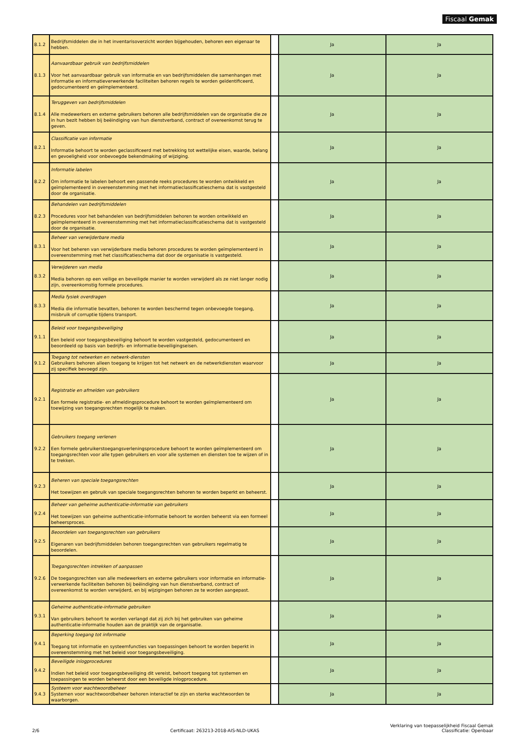Fiscaal Gemak
| 8.1.2 | Bedrijfsmiddelen die in het inventarisoverzicht worden bijgehouden, behoren een eigenaar te hebben. | | Ja | Ja |
| 8.1.3 | Aanvaardbaar gebruik van bedrijfsmiddelen Voor het aanvaardbaar gebruik van informatie en van bedrijfsmiddelen die samenhangen met informatie en informatieverwerkende faciliteiten behoren regels te worden geïdentificeerd, gedocumenteerd en geïmplementeerd. | | Ja | Ja |
| 8.1.4 | Teruggeven van bedrijfsmiddelen Alle medewerkers en externe gebruikers behoren alle bedrijfsmiddelen van de organisatie die ze in hun bezit hebben bij beëindiging van hun dienstverband, contract of overeenkomst terug te geven. | | Ja | Ja |
| 8.2.1 | Classificatie van informatie Informatie behoort te worden geclassificeerd met betrekking tot wettelijke eisen, waarde, belang en gevoeligheid voor onbevoegde bekendmaking of wijziging. | | Ja | Ja |
| 8.2.2 | Informatie labelen Om informatie te labelen behoort een passende reeks procedures te worden ontwikkeld en geïmplementeerd in overeenstemming met het informatieclassificatieschema dat is vastgesteld door de organisatie. | | Ja | Ja |
| 8.2.3 | Behandelen van bedrijfsmiddelen Procedures voor het behandelen van bedrijfsmiddelen behoren te worden ontwikkeld en geïmplementeerd in overeenstemming met het informatieclassificatieschema dat is vastgesteld door de organisatie. | | Ja | Ja |
| 8.3.1 | Beheer van verwijderbare media Voor het beheren van verwijderbare media behoren procedures te worden geïmplementeerd in overeenstemming met het classificatieschema dat door de organisatie is vastgesteld. | | Ja | Ja |
| 8.3.2 | Verwijderen van media Media behoren op een veilige en beveiligde manier te worden verwijderd als ze niet langer nodig zijn, overeenkomstig formele procedures. | | Ja | Ja |
| 8.3.3 | Media fysiek overdragen Media die informatie bevatten, behoren te worden beschermd tegen onbevoegde toegang, misbruik of corruptie tijdens transport. | | Ja | Ja |
| 9.1.1 | Beleid voor toegangsbeveiliging Een beleid voor toegangsbeveiliging behoort te worden vastgesteld, gedocumenteerd en beoordeeld op basis van bedrijfs- en informatie-beveiligingseisen. | | Ja | Ja |
| 9.1.2 | Toegang tot netwerken en netwerk-diensten Gebruikers behoren alleen toegang te krijgen tot het netwerk en de netwerkdiensten waarvoor zij specifiek bevoegd zijn. | | Ja | Ja |
| 9.2.1 | Registratie en afmelden van gebruikers Een formele registratie- en afmeldingsprocedure behoort te worden geïmplementeerd om toewijzing van toegangsrechten mogelijk te maken. | | Ja | Ja |
| 9.2.2 | Gebruikers toegang verlenen Een formele gebruikerstoegangsverleningsprocedure behoort te worden geïmplementeerd om toegangsrechten voor alle typen gebruikers en voor alle systemen en diensten toe te wijzen of in te trekken. | | Ja | Ja |
| 9.2.3 | Beheren van speciale toegangsrechten Het toewijzen en gebruik van speciale toegangsrechten behoren te worden beperkt en beheerst. | | Ja | Ja |
| 9.2.4 | Beheer van geheime authenticatie-informatie van gebruikers Het toewijzen van geheime authenticatie-informatie behoort te worden beheerst via een formeel beheersproces. | | Ja | Ja |
| 9.2.5 | Beoordelen van toegangsrechten van gebruikers Eigenaren van bedrijfsmiddelen behoren toegangsrechten van gebruikers regelmatig te beoordelen. | | Ja | Ja |
| 9.2.6 | Toegangsrechten intrekken of aanpassen De toegangsrechten van alle medewerkers en externe gebruikers voor informatie en informatie-verwerkende faciliteiten behoren bij beëindiging van hun dienstverband, contract of overeenkomst te worden verwijderd, en bij wijzigingen behoren ze te worden aangepast. | | Ja | Ja |
| 9.3.1 | Geheime authenticatie-informatie gebruiken Van gebruikers behoort te worden verlangd dat zij zich bij het gebruiken van geheime authenticatie-informatie houden aan de praktijk van de organisatie. | | Ja | Ja |
| 9.4.1 | Beperking toegang tot informatie Toegang tot informatie en systeemfuncties van toepassingen behoort te worden beperkt in overeenstemming met het beleid voor toegangsbeveiliging. | | Ja | Ja |
| 9.4.2 | Beveiligde inlogprocedures Indien het beleid voor toegangsbeveiliging dit vereist, behoort toegang tot systemen en toepassingen te worden beheerst door een beveiligde inlogprocedure. | | Ja | Ja |
| 9.4.3 | Systeem voor wachtwoordbeheer Systemen voor wachtwoordbeheer behoren interactief te zijn en sterke wachtwoorden te waarborgen. | | Ja | Ja |
2/6 Certificaat: 263213-2018-AIS-NLD-UKAS Verklaring van toepasselijkheid Fiscaal Gemak
Classificatie: Openbaar